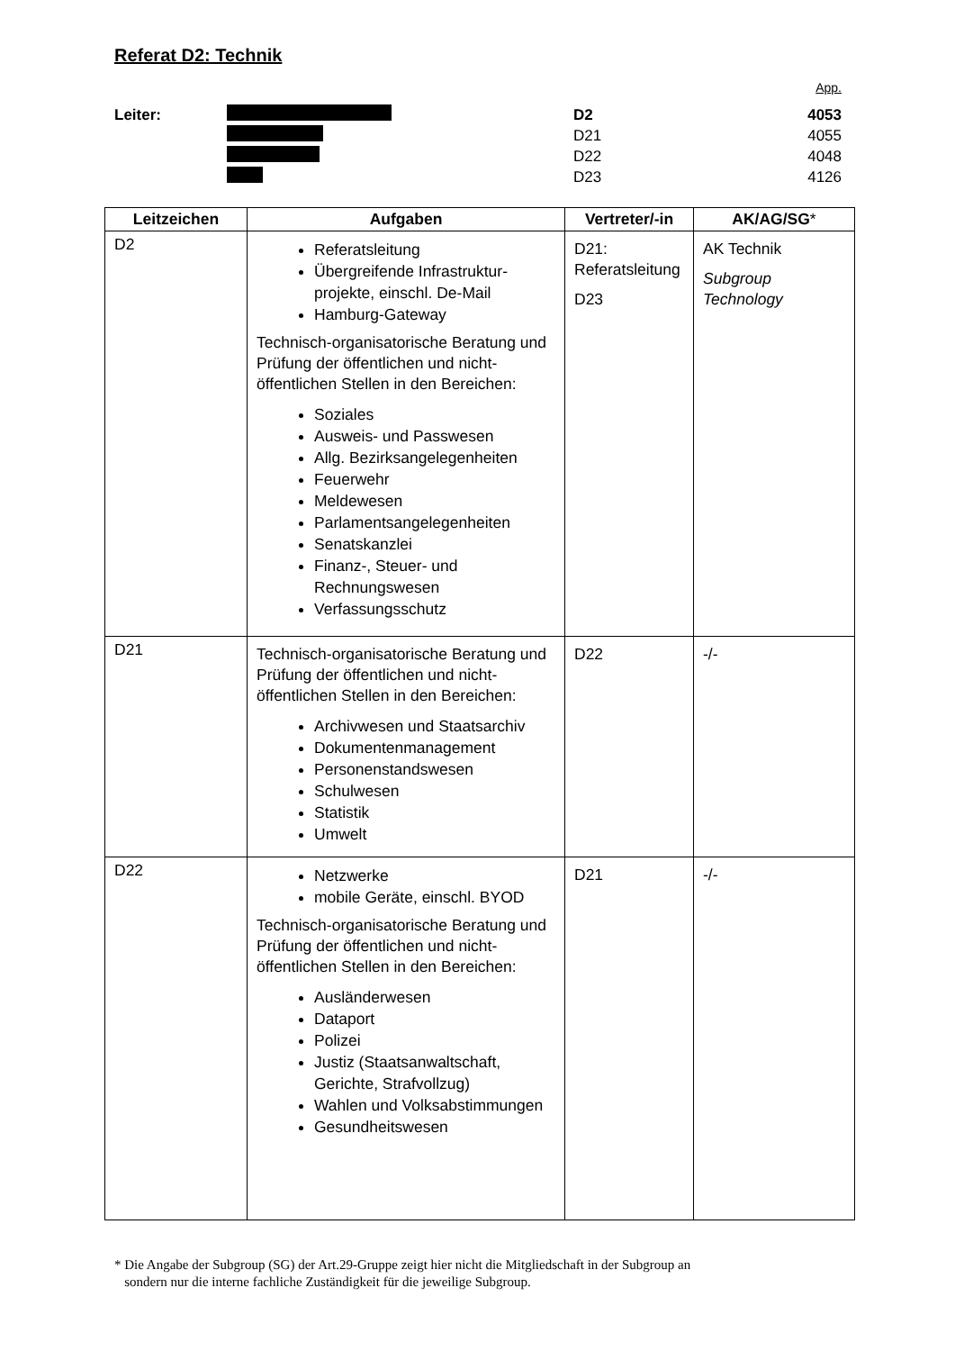Referat D2: Technik
App.
Leiter: D2 4053
D21 4055
D22 4048
D23 4126
| Leitzeichen | Aufgaben | Vertreter/-in | AK/AG/SG * |
| --- | --- | --- | --- |
| D2 | Referatsleitung Übergreifende Infrastruktur-projekte, einschl. De-Mail Hamburg-Gateway Technisch-organisatorische Beratung und Prüfung der öffentlichen und nicht-öffentlichen Stellen in den Bereichen: Soziales Ausweis- und Passwesen Allg. Bezirksangelegenheiten Feuerwehr Meldewesen Parlamentsangelegenheiten Senatskanzlei Finanz-, Steuer- und Rechnungswesen Verfassungsschutz | D21: Referatsleitung D23 | AK Technik Subgroup Technology |
| D21 | Technisch-organisatorische Beratung und Prüfung der öffentlichen und nicht-öffentlichen Stellen in den Bereichen: Archivwesen und Staatsarchiv Dokumentenmanagement Personenstandswesen Schulwesen Statistik Umwelt | D22 | -/- |
| D22 | Netzwerke mobile Geräte, einschl. BYOD Technisch-organisatorische Beratung und Prüfung der öffentlichen und nicht-öffentlichen Stellen in den Bereichen: Ausländerwesen Dataport Polizei Justiz (Staatsanwaltschaft, Gerichte, Strafvollzug) Wahlen und Volksabstimmungen Gesundheitswesen | D21 | -/- |
* Die Angabe der Subgroup (SG) der Art.29-Gruppe zeigt hier nicht die Mitgliedschaft in der Subgroup an
sondern nur die interne fachliche Zuständigkeit für die jeweilige Subgroup.